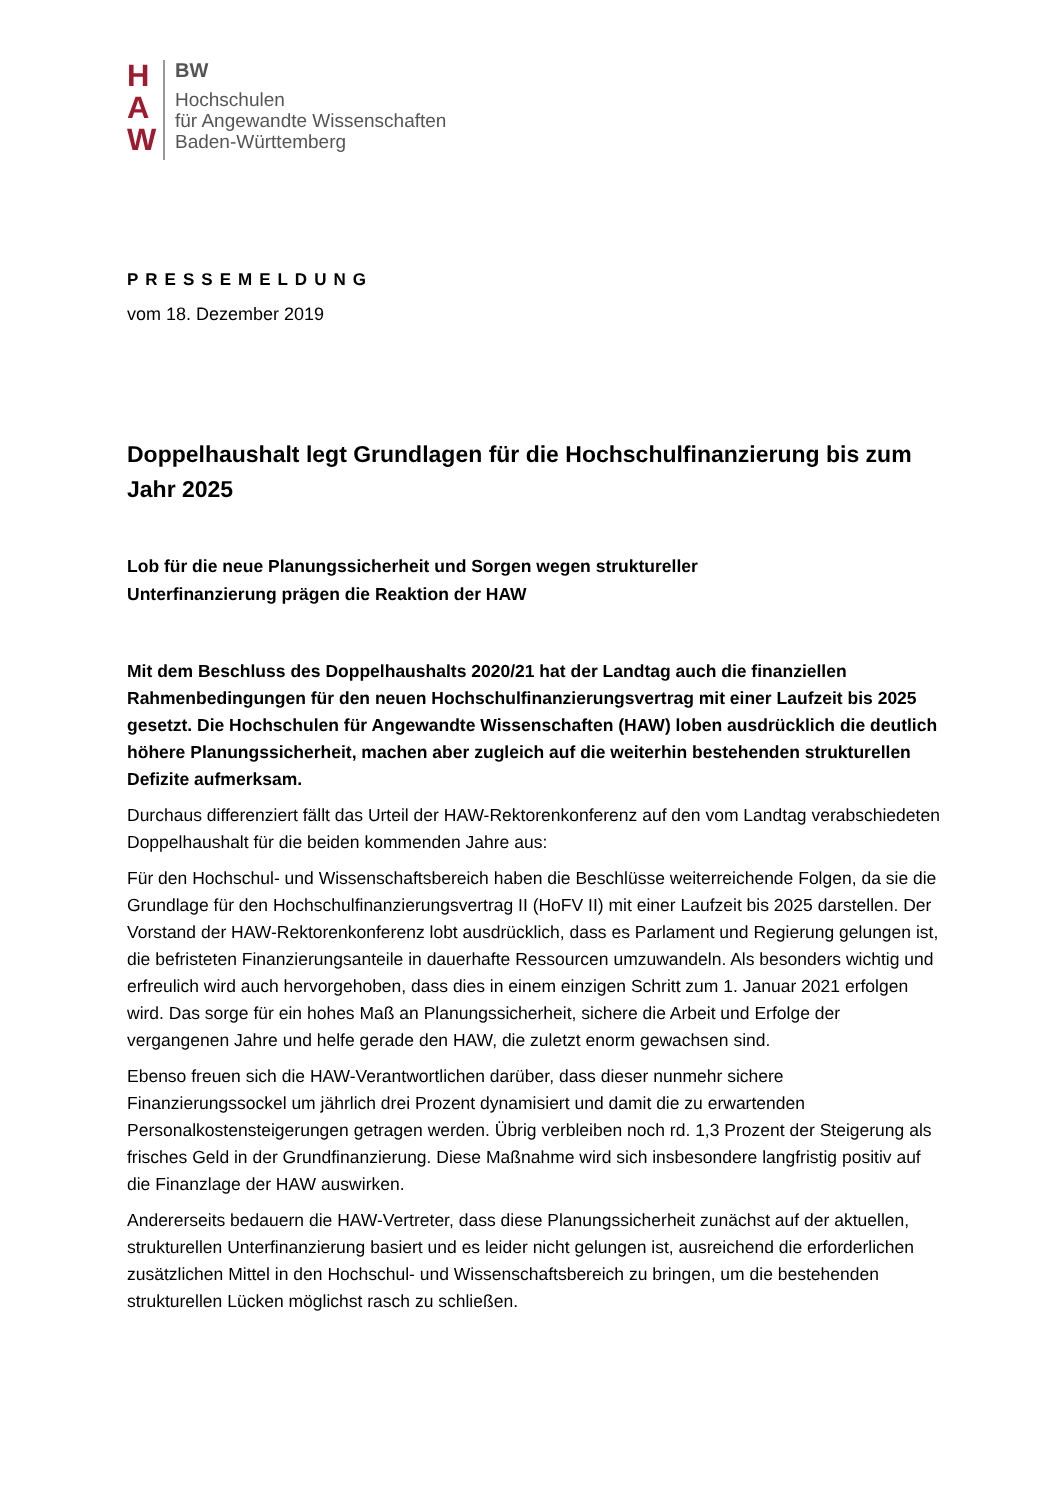H
A
W
BW
Hochschulen
für Angewandte Wissenschaften
Baden-Württemberg
PRESSEMELDUNG
vom 18. Dezember 2019
Doppelhaushalt legt Grundlagen für die Hochschulfinanzierung bis zum Jahr 2025
Lob für die neue Planungssicherheit und Sorgen wegen struktureller
Unterfinanzierung prägen die Reaktion der HAW
Mit dem Beschluss des Doppelhaushalts 2020/21 hat der Landtag auch die finanziellen Rahmenbedingungen für den neuen Hochschulfinanzierungsvertrag mit einer Laufzeit bis 2025 gesetzt. Die Hochschulen für Angewandte Wissenschaften (HAW) loben ausdrücklich die deutlich höhere Planungssicherheit, machen aber zugleich auf die weiterhin bestehenden strukturellen Defizite aufmerksam.
Durchaus differenziert fällt das Urteil der HAW-Rektorenkonferenz auf den vom Landtag verabschiedeten Doppelhaushalt für die beiden kommenden Jahre aus:
Für den Hochschul- und Wissenschaftsbereich haben die Beschlüsse weiterreichende Folgen, da sie die Grundlage für den Hochschulfinanzierungsvertrag II (HoFV II) mit einer Laufzeit bis 2025 darstellen. Der Vorstand der HAW-Rektorenkonferenz lobt ausdrücklich, dass es Parlament und Regierung gelungen ist, die befristeten Finanzierungsanteile in dauerhafte Ressourcen umzuwandeln. Als besonders wichtig und erfreulich wird auch hervorgehoben, dass dies in einem einzigen Schritt zum 1. Januar 2021 erfolgen wird. Das sorge für ein hohes Maß an Planungssicherheit, sichere die Arbeit und Erfolge der vergangenen Jahre und helfe gerade den HAW, die zuletzt enorm gewachsen sind.
Ebenso freuen sich die HAW-Verantwortlichen darüber, dass dieser nunmehr sichere Finanzierungssockel um jährlich drei Prozent dynamisiert und damit die zu erwartenden Personalkostensteigerungen getragen werden. Übrig verbleiben noch rd. 1,3 Prozent der Steigerung als frisches Geld in der Grundfinanzierung. Diese Maßnahme wird sich insbesondere langfristig positiv auf die Finanzlage der HAW auswirken.
Andererseits bedauern die HAW-Vertreter, dass diese Planungssicherheit zunächst auf der aktuellen, strukturellen Unterfinanzierung basiert und es leider nicht gelungen ist, ausreichend die erforderlichen zusätzlichen Mittel in den Hochschul- und Wissenschaftsbereich zu bringen, um die bestehenden strukturellen Lücken möglichst rasch zu schließen.